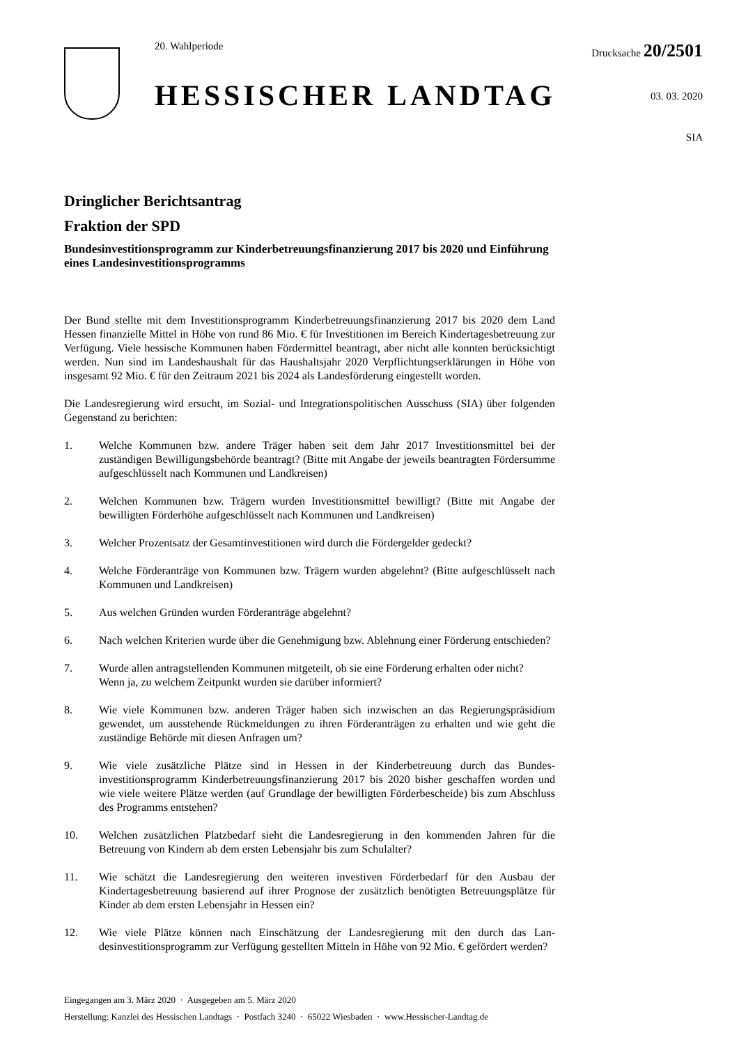20. Wahlperiode
HESSISCHER LANDTAG
Drucksache 20/2501
03. 03. 2020
SIA
Dringlicher Berichtsantrag
Fraktion der SPD
Bundesinvestitionsprogramm zur Kinderbetreuungsfinanzierung 2017 bis 2020 und Einführung eines Landesinvestitionsprogramms
Der Bund stellte mit dem Investitionsprogramm Kinderbetreuungsfinanzierung 2017 bis 2020 dem Land Hessen finanzielle Mittel in Höhe von rund 86 Mio. € für Investitionen im Bereich Kinder­tagesbetreuung zur Verfügung. Viele hessische Kommunen haben Fördermittel beantragt, aber nicht alle konnten berücksichtigt werden. Nun sind im Landeshaushalt für das Haushaltsjahr 2020 Verpflichtungserklärungen in Höhe von insgesamt 92 Mio. € für den Zeitraum 2021 bis 2024 als Landesförderung eingestellt worden.
Die Landesregierung wird ersucht, im Sozial- und Integrationspolitischen Ausschuss (SIA) über folgenden Gegenstand zu berichten:
1. Welche Kommunen bzw. andere Träger haben seit dem Jahr 2017 Investitionsmittel bei der zuständigen Bewilligungsbehörde beantragt? (Bitte mit Angabe der jeweils beantragten Fördersumme aufgeschlüsselt nach Kommunen und Landkreisen)
2. Welchen Kommunen bzw. Trägern wurden Investitionsmittel bewilligt? (Bitte mit Angabe der bewilligten Förderhöhe aufgeschlüsselt nach Kommunen und Landkreisen)
3. Welcher Prozentsatz der Gesamtinvestitionen wird durch die Fördergelder gedeckt?
4. Welche Förderanträge von Kommunen bzw. Trägern wurden abgelehnt? (Bitte aufge­schlüsselt nach Kommunen und Landkreisen)
5. Aus welchen Gründen wurden Förderanträge abgelehnt?
6. Nach welchen Kriterien wurde über die Genehmigung bzw. Ablehnung einer Förderung entschieden?
7. Wurde allen antragstellenden Kommunen mitgeteilt, ob sie eine Förderung erhalten oder nicht?
Wenn ja, zu welchem Zeitpunkt wurden sie darüber informiert?
8. Wie viele Kommunen bzw. anderen Träger haben sich inzwischen an das Regierungsprä­sidium gewendet, um ausstehende Rückmeldungen zu ihren Förderanträgen zu erhalten und wie geht die zuständige Behörde mit diesen Anfragen um?
9. Wie viele zusätzliche Plätze sind in Hessen in der Kinderbetreuung durch das Bundes­investitionsprogramm Kinderbetreuungsfinanzierung 2017 bis 2020 bisher geschaffen wor­den und wie viele weitere Plätze werden (auf Grundlage der bewilligten Förderbescheide) bis zum Abschluss des Programms entstehen?
10. Welchen zusätzlichen Platzbedarf sieht die Landesregierung in den kommenden Jahren für die Betreuung von Kindern ab dem ersten Lebensjahr bis zum Schulalter?
11. Wie schätzt die Landesregierung den weiteren investiven Förderbedarf für den Ausbau der Kindertagesbetreuung basierend auf ihrer Prognose der zusätzlich benötigten Betreuungs­plätze für Kinder ab dem ersten Lebensjahr in Hessen ein?
12. Wie viele Plätze können nach Einschätzung der Landesregierung mit den durch das Lan­desinvestitionsprogramm zur Verfügung gestellten Mitteln in Höhe von 92 Mio. € geför­dert werden?
Eingegangen am 3. März 2020 · Ausgegeben am 5. März 2020
Herstellung: Kanzlei des Hessischen Landtags · Postfach 3240 · 65022 Wiesbaden · www.Hessischer-Landtag.de